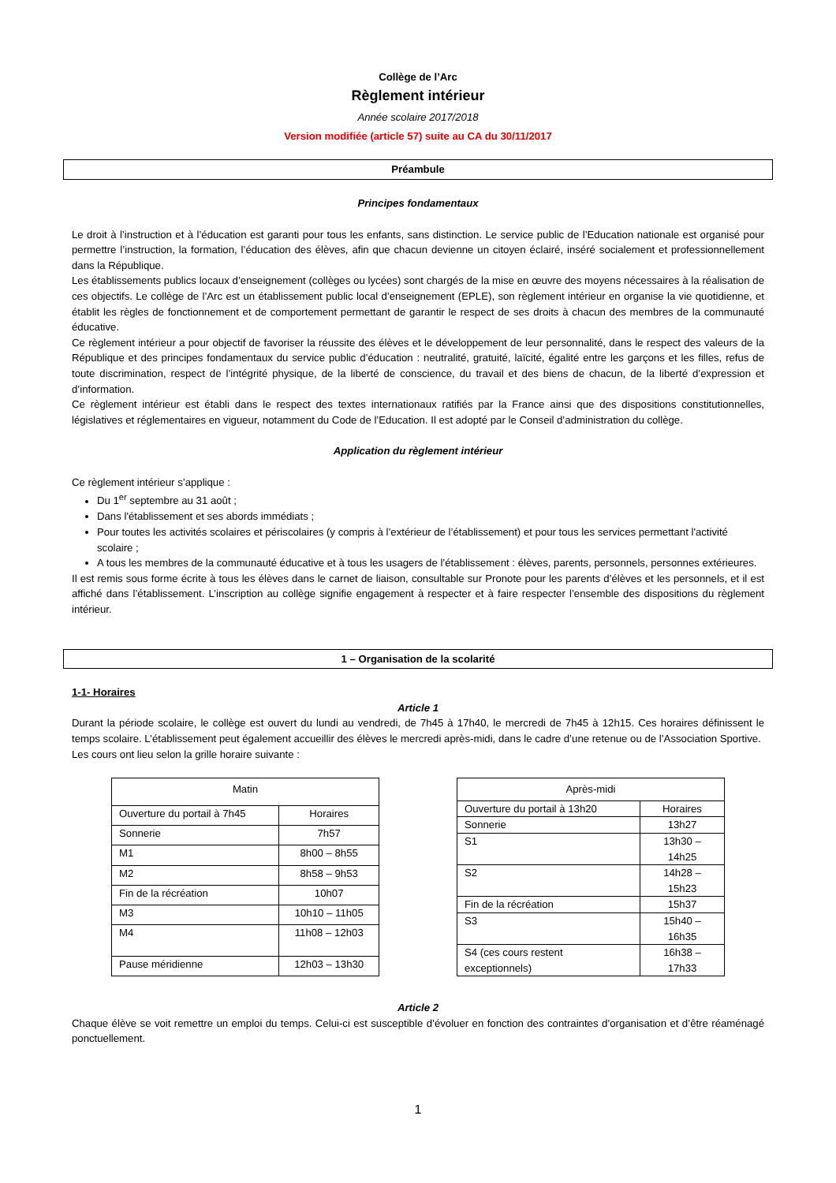Collège de l’Arc
Règlement intérieur
Année scolaire 2017/2018
Version modifiée (article 57) suite au CA du 30/11/2017
Préambule
Principes fondamentaux
Le droit à l’instruction et à l’éducation est garanti pour tous les enfants, sans distinction. Le service public de l’Education nationale est organisé pour permettre l’instruction, la formation, l’éducation des élèves, afin que chacun devienne un citoyen éclairé, inséré socialement et professionnellement dans la République.
Les établissements publics locaux d’enseignement (collèges ou lycées) sont chargés de la mise en œuvre des moyens nécessaires à la réalisation de ces objectifs. Le collège de l’Arc est un établissement public local d’enseignement (EPLE), son règlement intérieur en organise la vie quotidienne, et établit les règles de fonctionnement et de comportement permettant de garantir le respect de ses droits à chacun des membres de la communauté éducative.
Ce règlement intérieur a pour objectif de favoriser la réussite des élèves et le développement de leur personnalité, dans le respect des valeurs de la République et des principes fondamentaux du service public d’éducation : neutralité, gratuité, laïcité, égalité entre les garçons et les filles, refus de toute discrimination, respect de l’intégrité physique, de la liberté de conscience, du travail et des biens de chacun, de la liberté d’expression et d’information.
Ce règlement intérieur est établi dans le respect des textes internationaux ratifiés par la France ainsi que des dispositions constitutionnelles, législatives et réglementaires en vigueur, notamment du Code de l’Education. Il est adopté par le Conseil d’administration du collège.
Application du règlement intérieur
Ce règlement intérieur s’applique :
Du 1<sup>er</sup> septembre au 31 août ;
Dans l'établissement et ses abords immédiats ;
Pour toutes les activités scolaires et périscolaires (y compris à l’extérieur de l’établissement) et pour tous les services permettant l'activité scolaire ;
A tous les membres de la communauté éducative et à tous les usagers de l’établissement : élèves, parents, personnels, personnes extérieures.
Il est remis sous forme écrite à tous les élèves dans le carnet de liaison, consultable sur Pronote pour les parents d’élèves et les personnels, et il est affiché dans l’établissement. L’inscription au collège signifie engagement à respecter et à faire respecter l’ensemble des dispositions du règlement intérieur.
1 – Organisation de la scolarité
1-1- Horaires
Article 1
Durant la période scolaire, le collège est ouvert du lundi au vendredi, de 7h45 à 17h40, le mercredi de 7h45 à 12h15. Ces horaires définissent le temps scolaire. L’établissement peut également accueillir des élèves le mercredi après-midi, dans le cadre d’une retenue ou de l’Association Sportive.
Les cours ont lieu selon la grille horaire suivante :
| Matin | |
| Ouverture du portail à 7h45 | Horaires |
| Sonnerie | 7h57 |
| M1 | 8h00 – 8h55 |
| M2 | 8h58 – 9h53 |
| Fin de la récréation | 10h07 |
| M3 | 10h10 – 11h05 |
| M4 | 11h08 – 12h03 |
| Pause méridienne | 12h03 – 13h30 |
| Après-midi | |
| Ouverture du portail à 13h20 | Horaires |
| Sonnerie | 13h27 |
| S1 | 13h30 – 14h25 |
| S2 | 14h28 – 15h23 |
| Fin de la récréation | 15h37 |
| S3 | 15h40 – 16h35 |
| S4 (ces cours restent exceptionnels) | 16h38 – 17h33 |
Article 2
Chaque élève se voit remettre un emploi du temps. Celui-ci est susceptible d’évoluer en fonction des contraintes d’organisation et d’être réaménagé ponctuellement.
1